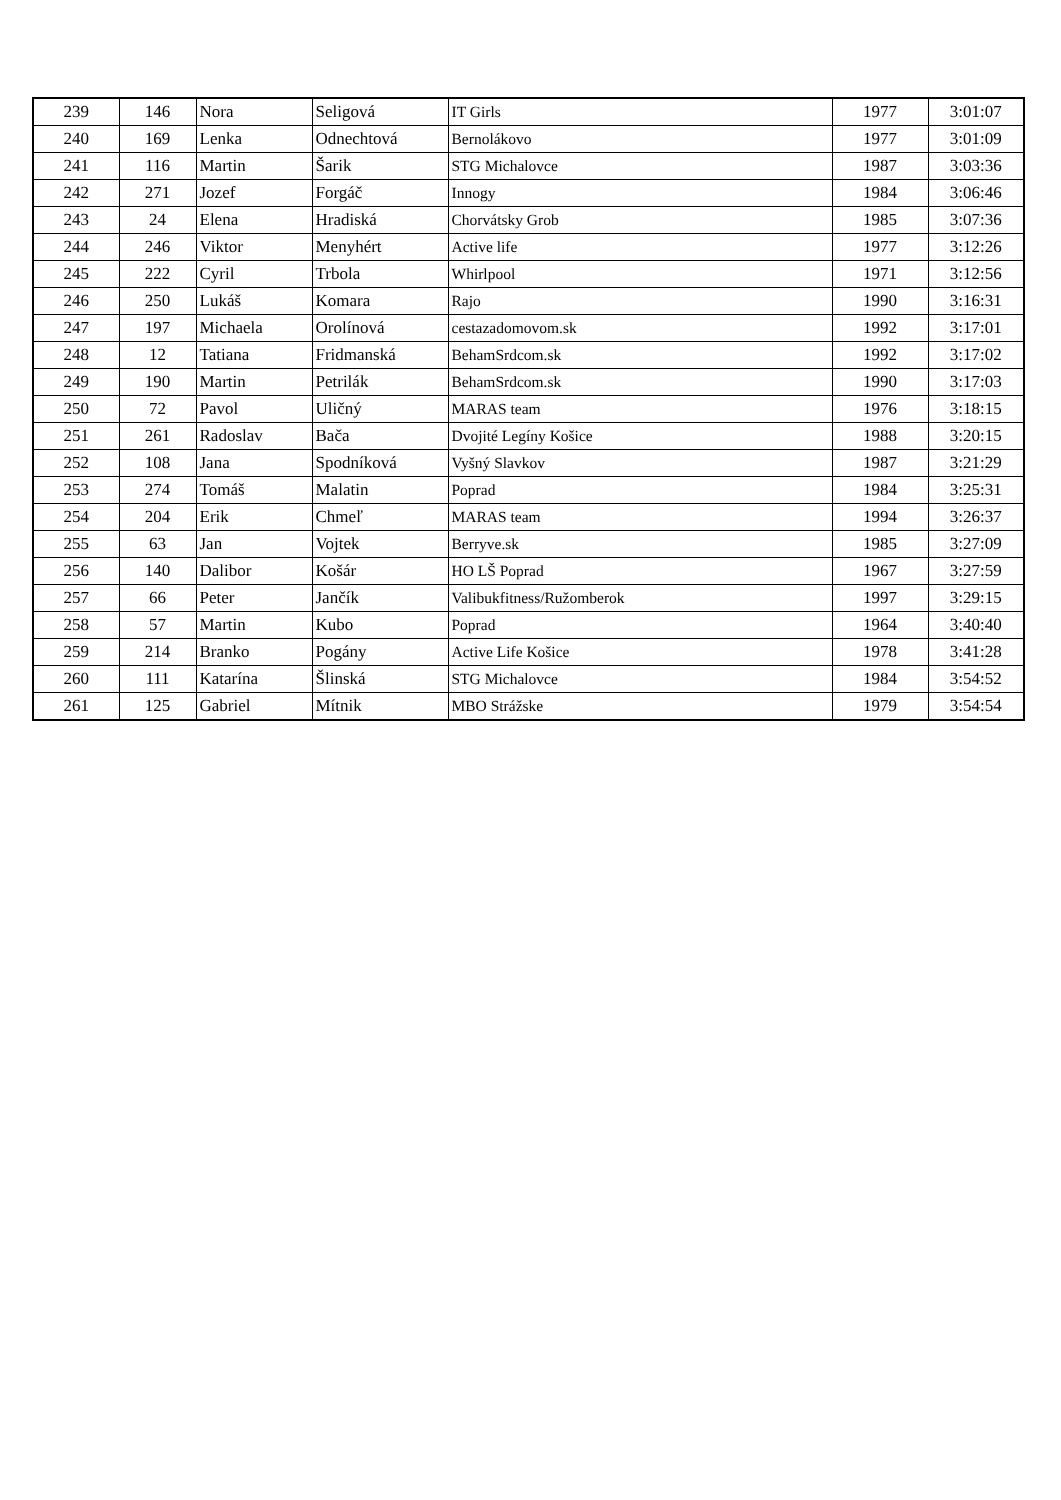| 239 | 146 | Nora | Seligová | IT Girls | 1977 | 3:01:07 |
| 240 | 169 | Lenka | Odnechtová | Bernolákovo | 1977 | 3:01:09 |
| 241 | 116 | Martin | Šarik | STG Michalovce | 1987 | 3:03:36 |
| 242 | 271 | Jozef | Forgáč | Innogy | 1984 | 3:06:46 |
| 243 | 24 | Elena | Hradiská | Chorvátsky Grob | 1985 | 3:07:36 |
| 244 | 246 | Viktor | Menyhért | Active life | 1977 | 3:12:26 |
| 245 | 222 | Cyril | Trbola | Whirlpool | 1971 | 3:12:56 |
| 246 | 250 | Lukáš | Komara | Rajo | 1990 | 3:16:31 |
| 247 | 197 | Michaela | Orolínová | cestazadomovom.sk | 1992 | 3:17:01 |
| 248 | 12 | Tatiana | Fridmanská | BehamSrdcom.sk | 1992 | 3:17:02 |
| 249 | 190 | Martin | Petrilák | BehamSrdcom.sk | 1990 | 3:17:03 |
| 250 | 72 | Pavol | Uličný | MARAS team | 1976 | 3:18:15 |
| 251 | 261 | Radoslav | Bača | Dvojité Legíny Košice | 1988 | 3:20:15 |
| 252 | 108 | Jana | Spodníková | Vyšný Slavkov | 1987 | 3:21:29 |
| 253 | 274 | Tomáš | Malatin | Poprad | 1984 | 3:25:31 |
| 254 | 204 | Erik | Chmeľ | MARAS team | 1994 | 3:26:37 |
| 255 | 63 | Jan | Vojtek | Berryve.sk | 1985 | 3:27:09 |
| 256 | 140 | Dalibor | Košár | HO LŠ Poprad | 1967 | 3:27:59 |
| 257 | 66 | Peter | Jančík | Valibukfitness/Ružomberok | 1997 | 3:29:15 |
| 258 | 57 | Martin | Kubo | Poprad | 1964 | 3:40:40 |
| 259 | 214 | Branko | Pogány | Active Life Košice | 1978 | 3:41:28 |
| 260 | 111 | Katarína | Šlinská | STG Michalovce | 1984 | 3:54:52 |
| 261 | 125 | Gabriel | Mítnik | MBO Strážske | 1979 | 3:54:54 |